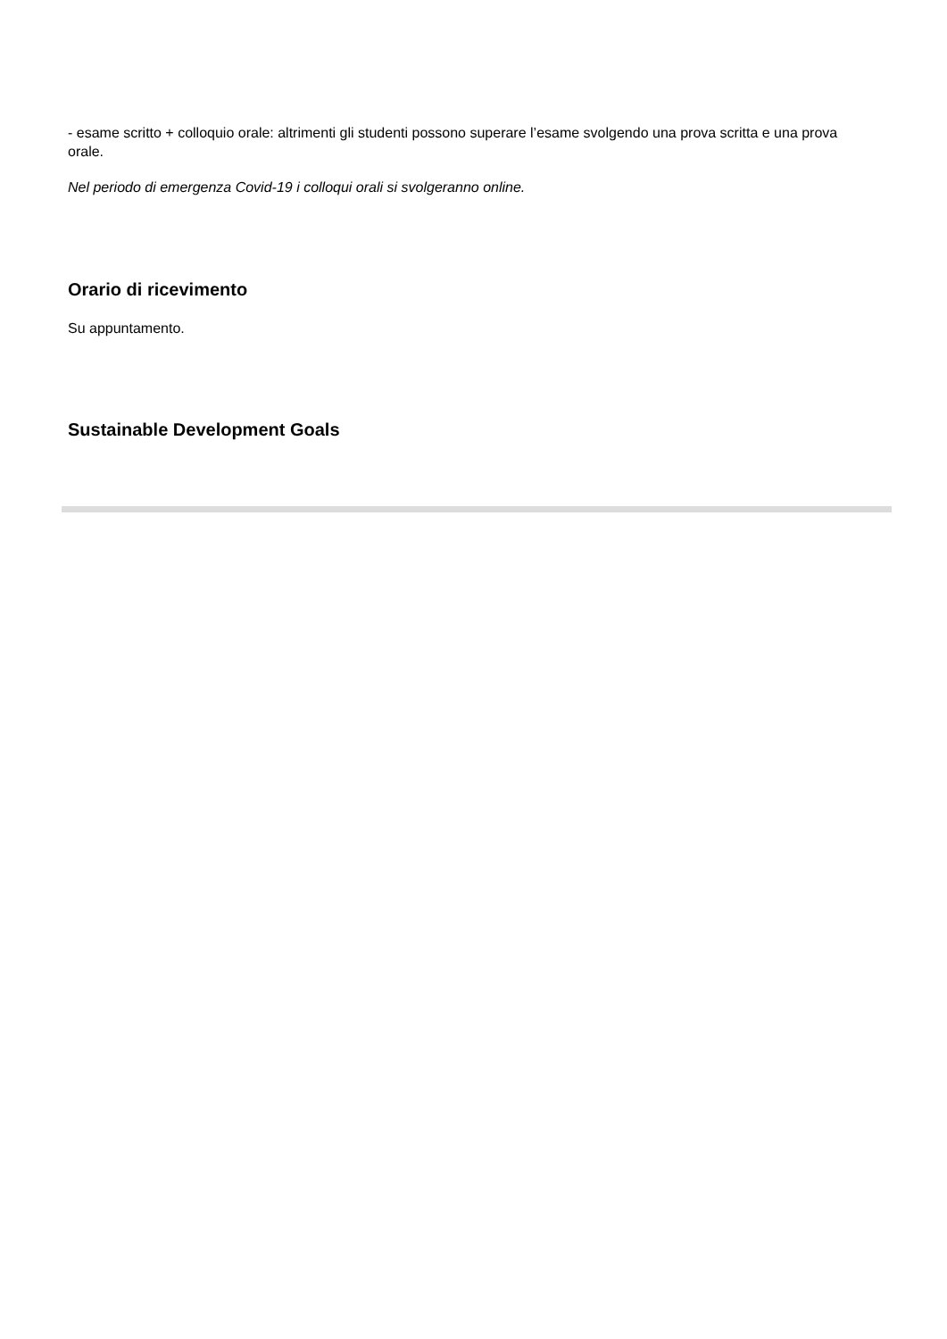- esame scritto + colloquio orale: altrimenti gli studenti possono superare l’esame svolgendo una prova scritta e una prova orale.
Nel periodo di emergenza Covid-19 i colloqui orali si svolgeranno online.
Orario di ricevimento
Su appuntamento.
Sustainable Development Goals